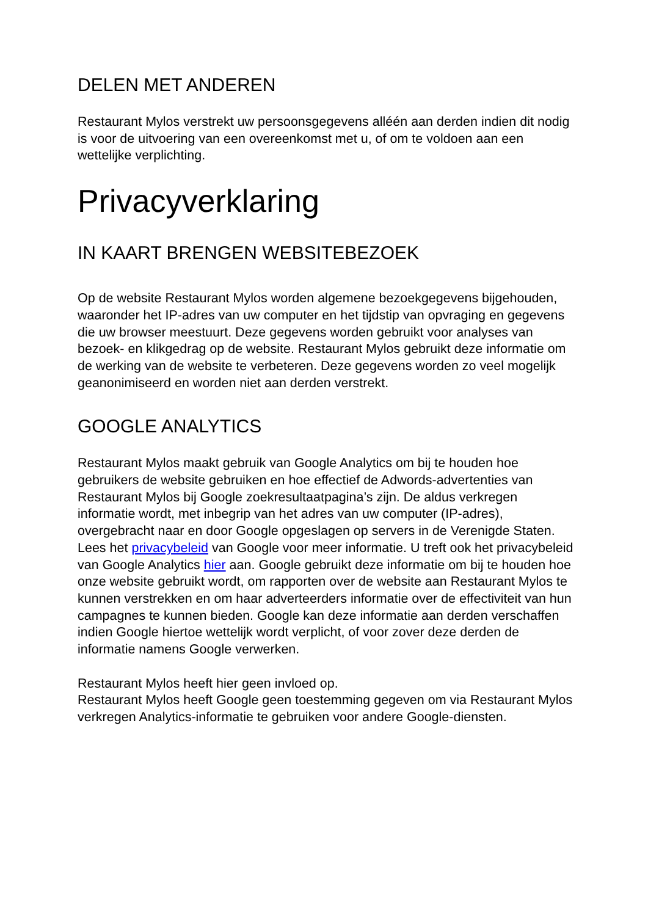DELEN MET ANDEREN
Restaurant Mylos verstrekt uw persoonsgegevens alléén aan derden indien dit nodig is voor de uitvoering van een overeenkomst met u, of om te voldoen aan een wettelijke verplichting.
Privacyverklaring
IN KAART BRENGEN WEBSITEBEZOEK
Op de website Restaurant Mylos worden algemene bezoekgegevens bijgehouden, waaronder het IP-adres van uw computer en het tijdstip van opvraging en gegevens die uw browser meestuurt. Deze gegevens worden gebruikt voor analyses van bezoek- en klikgedrag op de website. Restaurant Mylos gebruikt deze informatie om de werking van de website te verbeteren. Deze gegevens worden zo veel mogelijk geanonimiseerd en worden niet aan derden verstrekt.
GOOGLE ANALYTICS
Restaurant Mylos maakt gebruik van Google Analytics om bij te houden hoe gebruikers de website gebruiken en hoe effectief de Adwords-advertenties van Restaurant Mylos bij Google zoekresultaatpagina’s zijn. De aldus verkregen informatie wordt, met inbegrip van het adres van uw computer (IP-adres), overgebracht naar en door Google opgeslagen op servers in de Verenigde Staten. Lees het privacybeleid van Google voor meer informatie. U treft ook het privacybeleid van Google Analytics hier aan. Google gebruikt deze informatie om bij te houden hoe onze website gebruikt wordt, om rapporten over de website aan Restaurant Mylos te kunnen verstrekken en om haar adverteerders informatie over de effectiviteit van hun campagnes te kunnen bieden. Google kan deze informatie aan derden verschaffen indien Google hiertoe wettelijk wordt verplicht, of voor zover deze derden de informatie namens Google verwerken.
Restaurant Mylos heeft hier geen invloed op.
Restaurant Mylos heeft Google geen toestemming gegeven om via Restaurant Mylos verkregen Analytics-informatie te gebruiken voor andere Google-diensten.